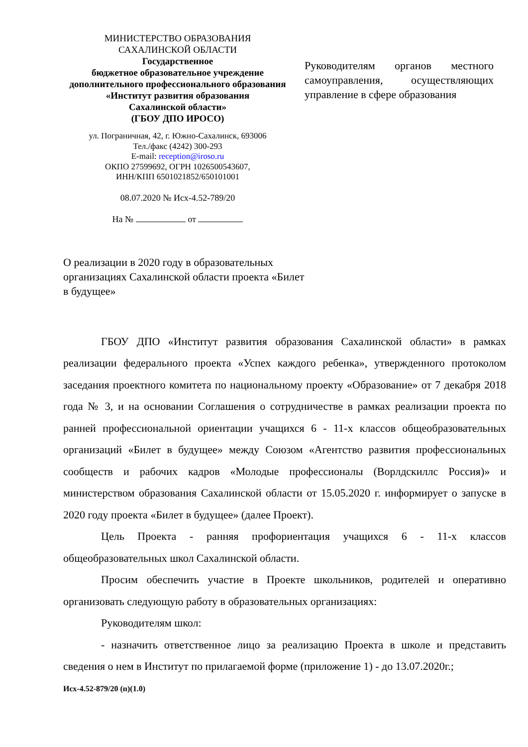МИНИСТЕРСТВО ОБРАЗОВАНИЯ
САХАЛИНСКОЙ ОБЛАСТИ
Государственное
бюджетное образовательное учреждение
дополнительного профессионального образования
«Институт развития образования
Сахалинской области»
(ГБОУ ДПО ИРОСО)
ул. Пограничная, 42, г. Южно-Сахалинск, 693006
Тел./факс (4242) 300-293
E-mail: reception@iroso.ru
ОКПО 27599692, ОГРН 1026500543607,
ИНН/КПП 6501021852/650101001
08.07.2020 № Исх-4.52-789/20
На № от
Руководителям органов местного самоуправления, осуществляющих управление в сфере образования
О реализации в 2020 году в образовательных организациях Сахалинской области проекта «Билет в будущее»
ГБОУ ДПО «Институт развития образования Сахалинской области» в рамках реализации федерального проекта «Успех каждого ребенка», утвержденного протоколом заседания проектного комитета по национальному проекту «Образование» от 7 декабря 2018 года № 3, и на основании Соглашения о сотрудничестве в рамках реализации проекта по ранней профессиональной ориентации учащихся 6 - 11-х классов общеобразовательных организаций «Билет в будущее» между Союзом «Агентство развития профессиональных сообществ и рабочих кадров «Молодые профессионалы (Ворлдскиллс Россия)» и министерством образования Сахалинской области от 15.05.2020 г. информирует о запуске в 2020 году проекта «Билет в будущее» (далее Проект).
Цель Проекта - ранняя профориентация учащихся 6 - 11-х классов общеобразовательных школ Сахалинской области.
Просим обеспечить участие в Проекте школьников, родителей и оперативно организовать следующую работу в образовательных организациях:
Руководителям школ:
- назначить ответственное лицо за реализацию Проекта в школе и представить сведения о нем в Институт по прилагаемой форме (приложение 1) - до 13.07.2020г.;
Исх-4.52-879/20 (п)(1.0)